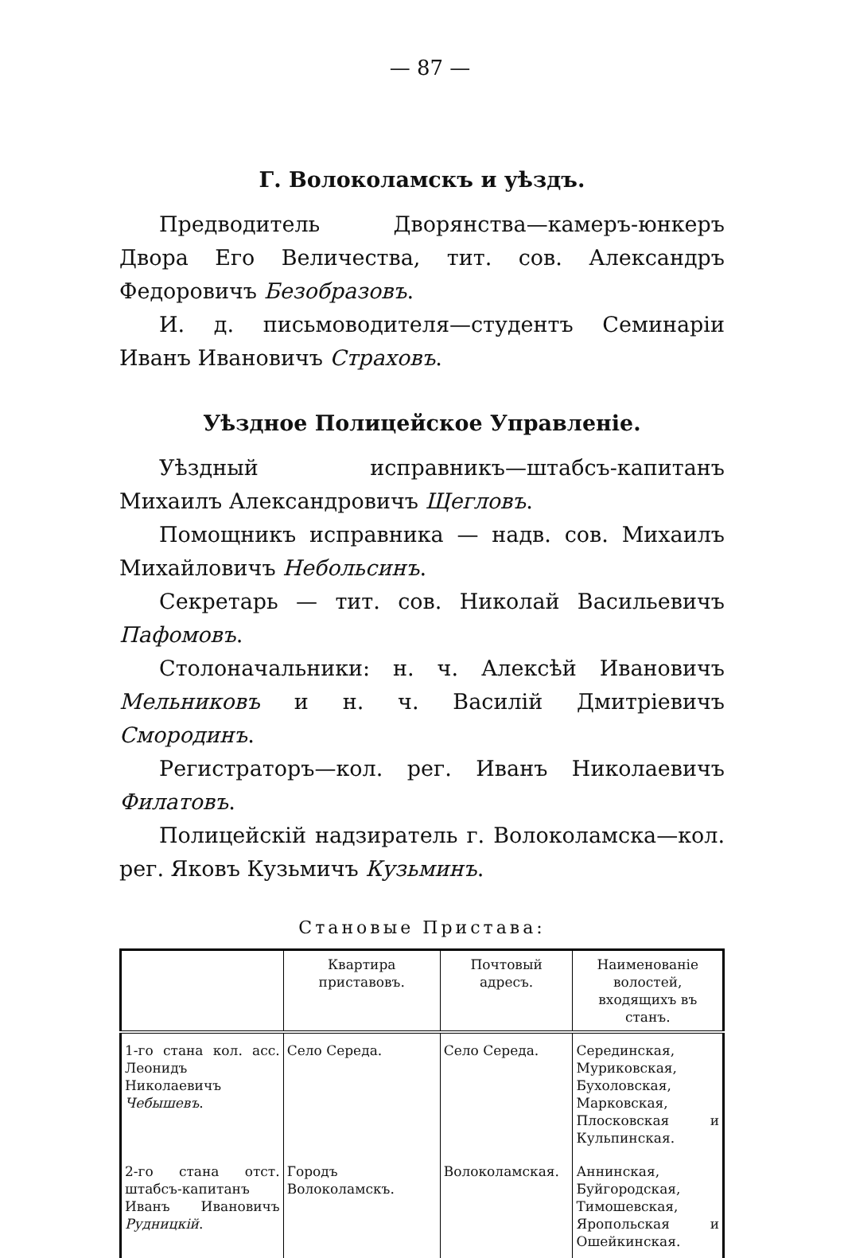— 87 —
Г. Волоколамскъ и уѣздъ.
Предводитель Дворянства—камеръ-юнкеръ Двора Его Величества, тит. сов. Александръ Федоровичъ Безобразовъ.
И. д. письмоводителя—студентъ Семинаріи Иванъ Ивановичъ Страховъ.
Уѣздное Полицейское Управленіе.
Уѣздный исправникъ—штабсъ-капитанъ Михаилъ Александровичъ Щегловъ.
Помощникъ исправника — надв. сов. Михаилъ Михайловичъ Небольсинъ.
Секретарь — тит. сов. Николай Васильевичъ Пафомовъ.
Столоначальники: н. ч. Алексѣй Ивановичъ Мельниковъ и н. ч. Василій Дмитріевичъ Смородинъ.
Регистраторъ—кол. рег. Иванъ Николаевичъ Филатовъ.
Полицейскій надзиратель г. Волоколамска—кол. рег. Яковъ Кузьмичъ Кузьминъ.
Становые Пристава:
| | Квартира приставовъ. | Почтовый адресъ. | Наименованіе волостей, входящихъ въ станъ. |
| --- | --- | --- | --- |
| 1-го стана кол. асс. Леонидъ Николаевичъ Чебышевъ . | Село Середа. | Село Середа. | Серединская, Муриковская, Бухоловская, Марковская, Плосковская и Кульпинская. |
| 2-го стана отст. штабсъ-капитанъ Иванъ Ивановичъ Рудницкій . | Городъ Волоколамскъ. | Волоколамская. | Аннинская, Буйгородская, Тимошевская, Яропольская и Ошейкинская. |